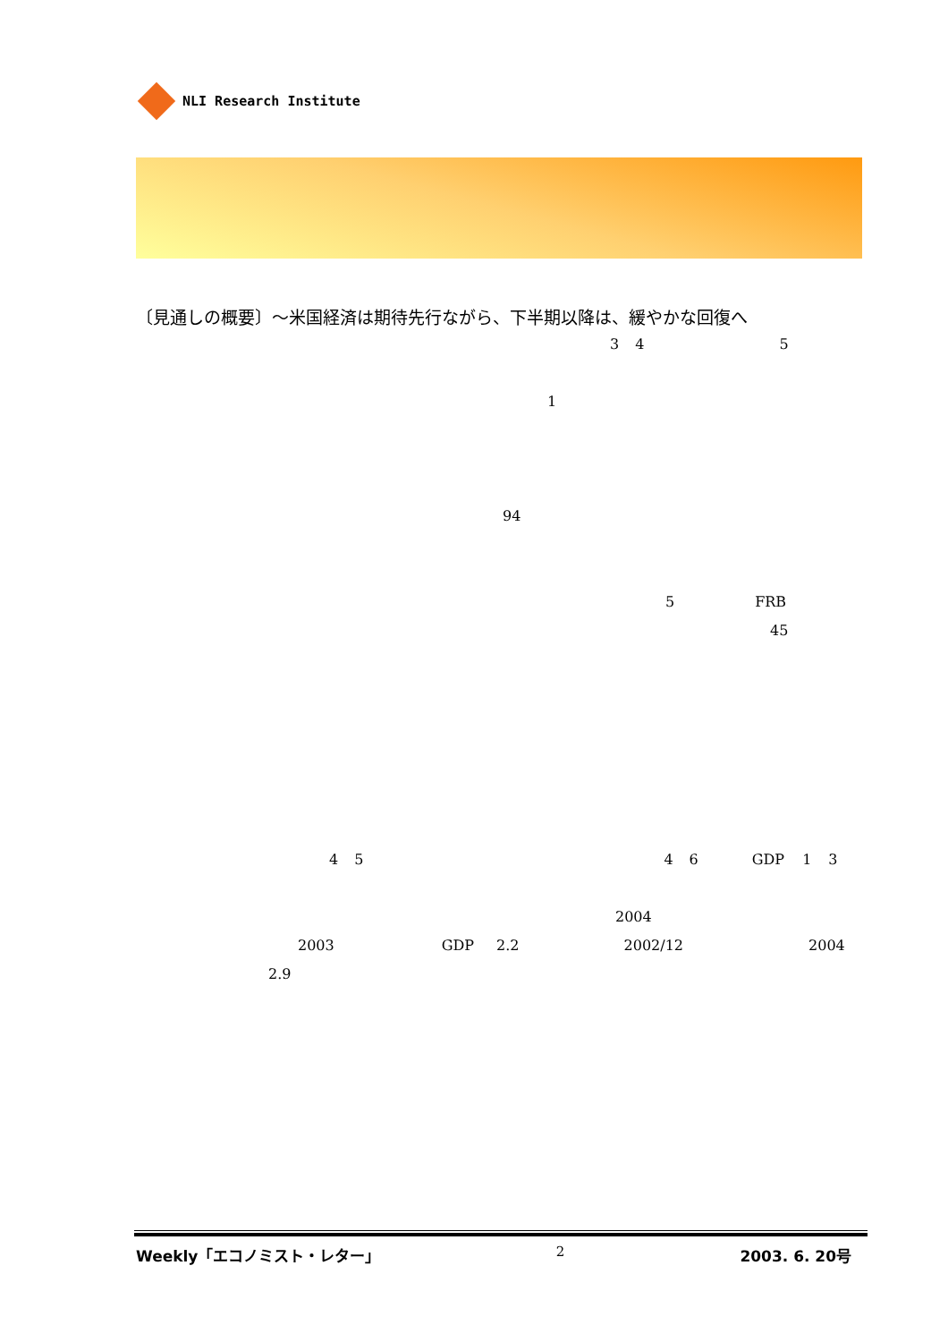NLI Research Institute
〔見通しの概要〕～米国経済は期待先行ながら、下半期以降は、緩やかな回復へ
345
1
94
5 FRB
45
4546 GDP 1 3
2004
2003 GDP 2.2 2002/12 2004
2.9
Weekly「エコノミスト・レター」 2 2003. 6. 20号